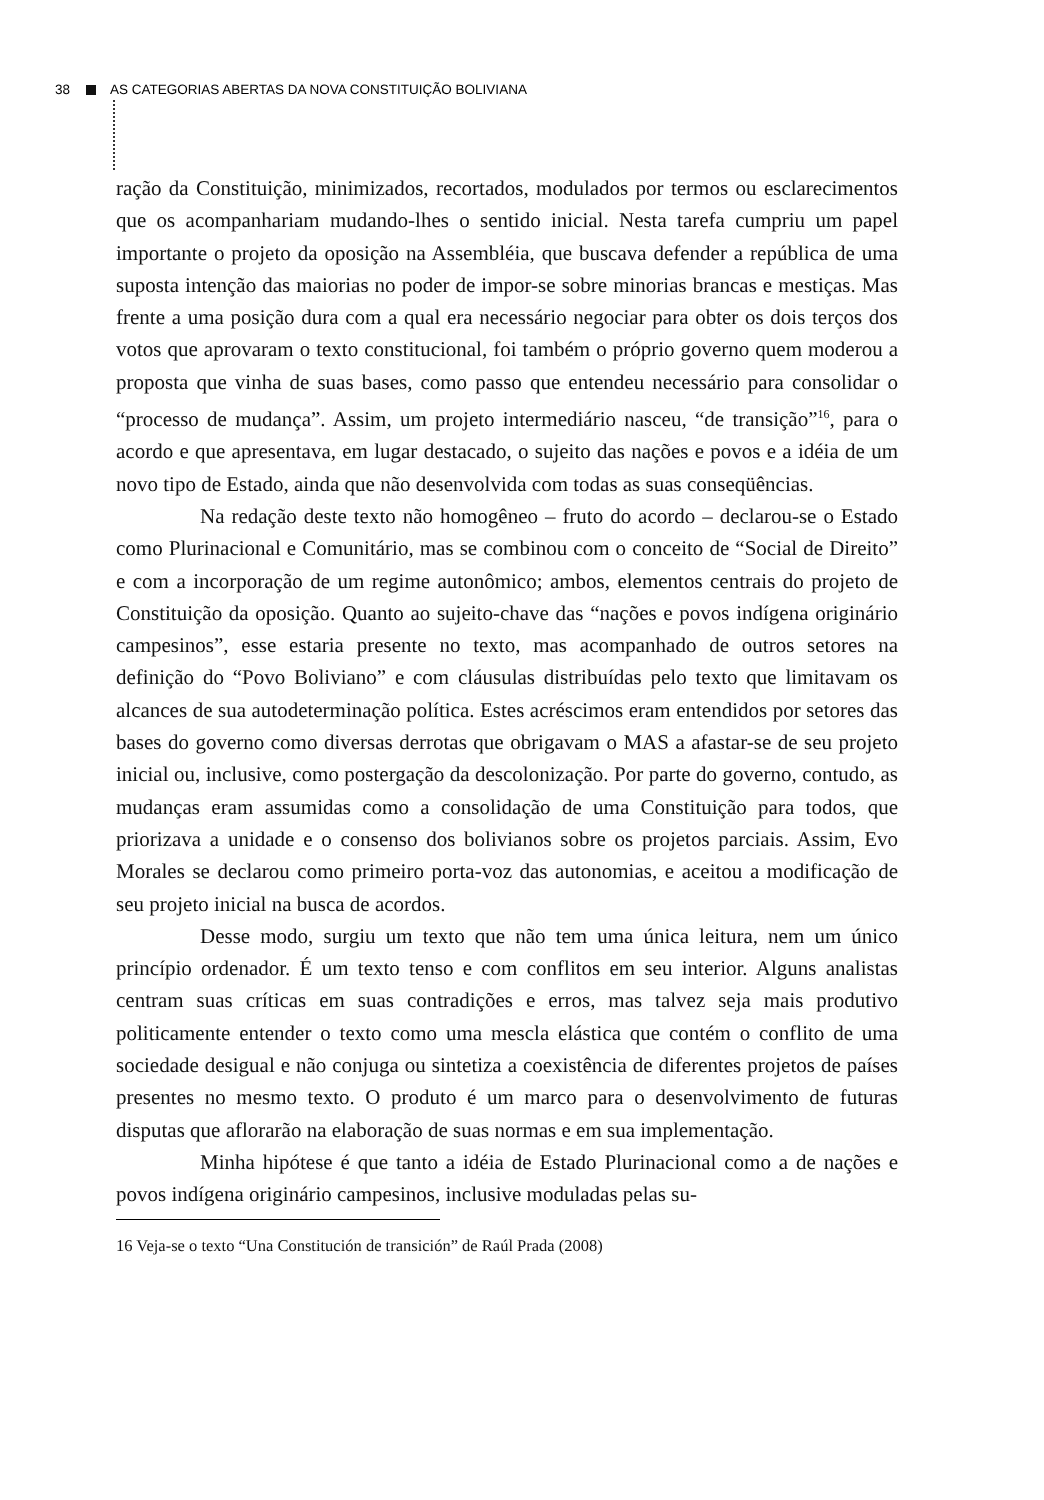38 AS CATEGORIAS ABERTAS DA NOVA CONSTITUIÇÃO BOLIVIANA
ração da Constituição, minimizados, recortados, modulados por termos ou esclarecimentos que os acompanhariam mudando-lhes o sentido inicial. Nesta tarefa cumpriu um papel importante o projeto da oposição na Assembléia, que buscava defender a república de uma suposta intenção das maiorias no poder de impor-se sobre minorias brancas e mestiças. Mas frente a uma posição dura com a qual era necessário negociar para obter os dois terços dos votos que aprovaram o texto constitucional, foi também o próprio governo quem moderou a proposta que vinha de suas bases, como passo que entendeu necessário para consolidar o “processo de mudança”. Assim, um projeto intermediário nasceu, “de transição”<sup>16</sup>, para o acordo e que apresentava, em lugar destacado, o sujeito das nações e povos e a idéia de um novo tipo de Estado, ainda que não desenvolvida com todas as suas conseqüências.
Na redação deste texto não homogêneo – fruto do acordo – declarou-se o Estado como Plurinacional e Comunitário, mas se combinou com o conceito de “Social de Direito” e com a incorporação de um regime autonômico; ambos, elementos centrais do projeto de Constituição da oposição. Quanto ao sujeito-chave das “nações e povos indígena originário campesinos”, esse estaria presente no texto, mas acompanhado de outros setores na definição do “Povo Boliviano” e com cláusulas distribuídas pelo texto que limitavam os alcances de sua autodeterminação política. Estes acréscimos eram entendidos por setores das bases do governo como diversas derrotas que obrigavam o MAS a afastar-se de seu projeto inicial ou, inclusive, como postergação da descolonização. Por parte do governo, contudo, as mudanças eram assumidas como a consolidação de uma Constituição para todos, que priorizava a unidade e o consenso dos bolivianos sobre os projetos parciais. Assim, Evo Morales se declarou como primeiro porta-voz das autonomias, e aceitou a modificação de seu projeto inicial na busca de acordos.
Desse modo, surgiu um texto que não tem uma única leitura, nem um único princípio ordenador. É um texto tenso e com conflitos em seu interior. Alguns analistas centram suas críticas em suas contradições e erros, mas talvez seja mais produtivo politicamente entender o texto como uma mescla elástica que contém o conflito de uma sociedade desigual e não conjuga ou sintetiza a coexistência de diferentes projetos de países presentes no mesmo texto. O produto é um marco para o desenvolvimento de futuras disputas que aflorarão na elaboração de suas normas e em sua implementação.
Minha hipótese é que tanto a idéia de Estado Plurinacional como a de nações e povos indígena originário campesinos, inclusive moduladas pelas su-
16 Veja-se o texto “Una Constitución de transición” de Raúl Prada (2008)